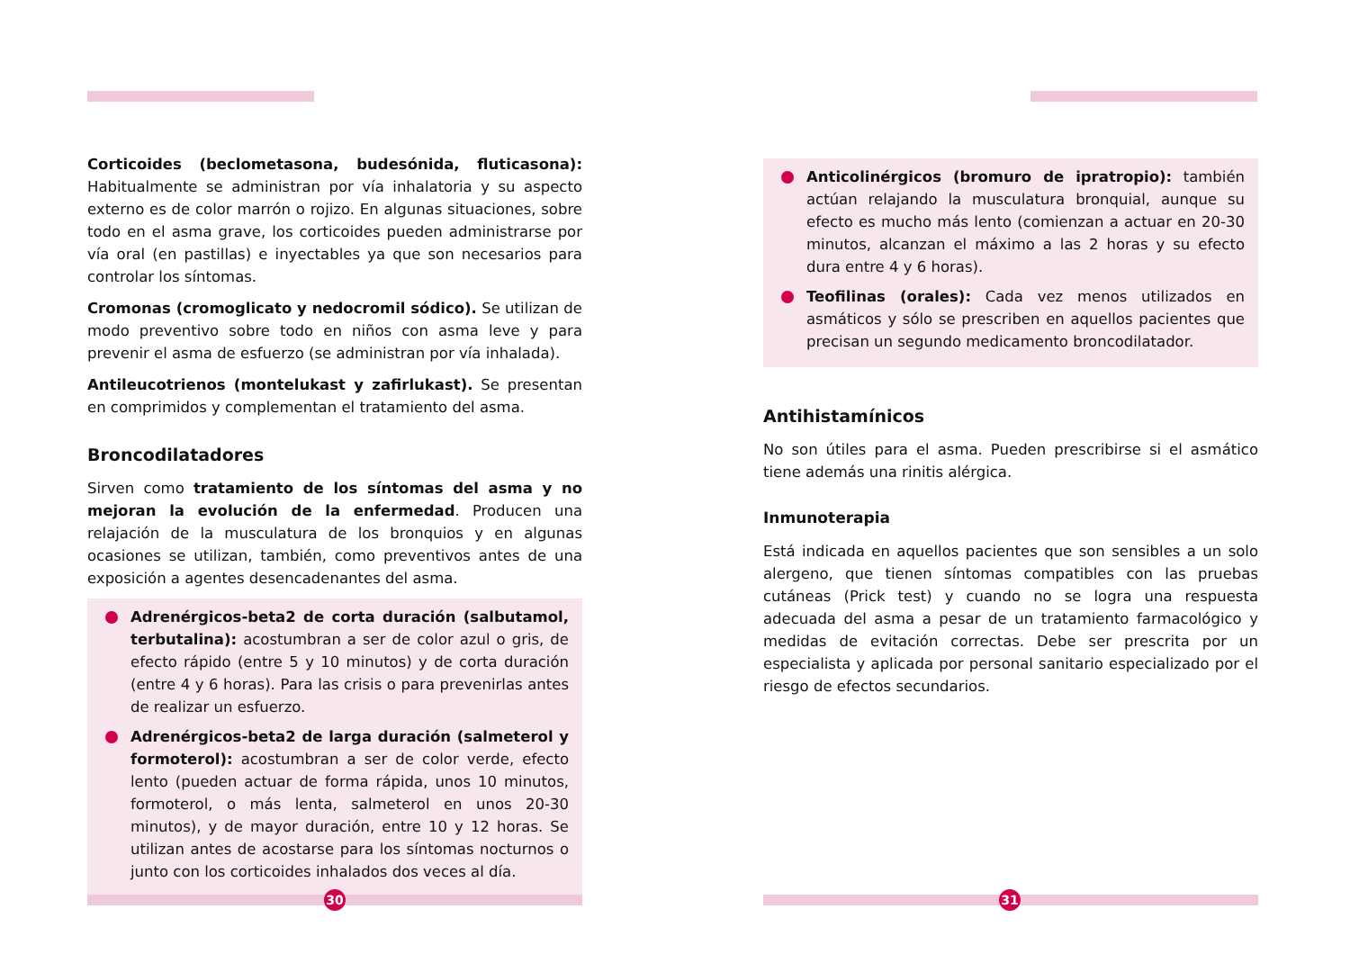Corticoides (beclometasona, budesónida, fluticasona): Habitualmente se administran por vía inhalatoria y su aspecto externo es de color marrón o rojizo. En algunas situaciones, sobre todo en el asma grave, los corticoides pueden administrarse por vía oral (en pastillas) e inyectables ya que son necesarios para controlar los síntomas.
Cromonas (cromoglicato y nedocromil sódico). Se utilizan de modo preventivo sobre todo en niños con asma leve y para prevenir el asma de esfuerzo (se administran por vía inhalada).
Antileucotrienos (montelukast y zafirlukast). Se presentan en comprimidos y complementan el tratamiento del asma.
Broncodilatadores
Sirven como tratamiento de los síntomas del asma y no mejoran la evolución de la enfermedad. Producen una relajación de la musculatura de los bronquios y en algunas ocasiones se utilizan, también, como preventivos antes de una exposición a agentes desencadenantes del asma.
Adrenérgicos-beta2 de corta duración (salbutamol, terbutalina): acostumbran a ser de color azul o gris, de efecto rápido (entre 5 y 10 minutos) y de corta duración (entre 4 y 6 horas). Para las crisis o para prevenirlas antes de realizar un esfuerzo.
Adrenérgicos-beta2 de larga duración (salmeterol y formoterol): acostumbran a ser de color verde, efecto lento (pueden actuar de forma rápida, unos 10 minutos, formoterol, o más lenta, salmeterol en unos 20-30 minutos), y de mayor duración, entre 10 y 12 horas. Se utilizan antes de acostarse para los síntomas nocturnos o junto con los corticoides inhalados dos veces al día.
Anticolinérgicos (bromuro de ipratropio): también actúan relajando la musculatura bronquial, aunque su efecto es mucho más lento (comienzan a actuar en 20-30 minutos, alcanzan el máximo a las 2 horas y su efecto dura entre 4 y 6 horas).
Teofilinas (orales): Cada vez menos utilizados en asmáticos y sólo se prescriben en aquellos pacientes que precisan un segundo medicamento broncodilatador.
Antihistamínicos
No son útiles para el asma. Pueden prescribirse si el asmático tiene además una rinitis alérgica.
Inmunoterapia
Está indicada en aquellos pacientes que son sensibles a un solo alergeno, que tienen síntomas compatibles con las pruebas cutáneas (Prick test) y cuando no se logra una respuesta adecuada del asma a pesar de un tratamiento farmacológico y medidas de evitación correctas. Debe ser prescrita por un especialista y aplicada por personal sanitario especializado por el riesgo de efectos secundarios.
30 31